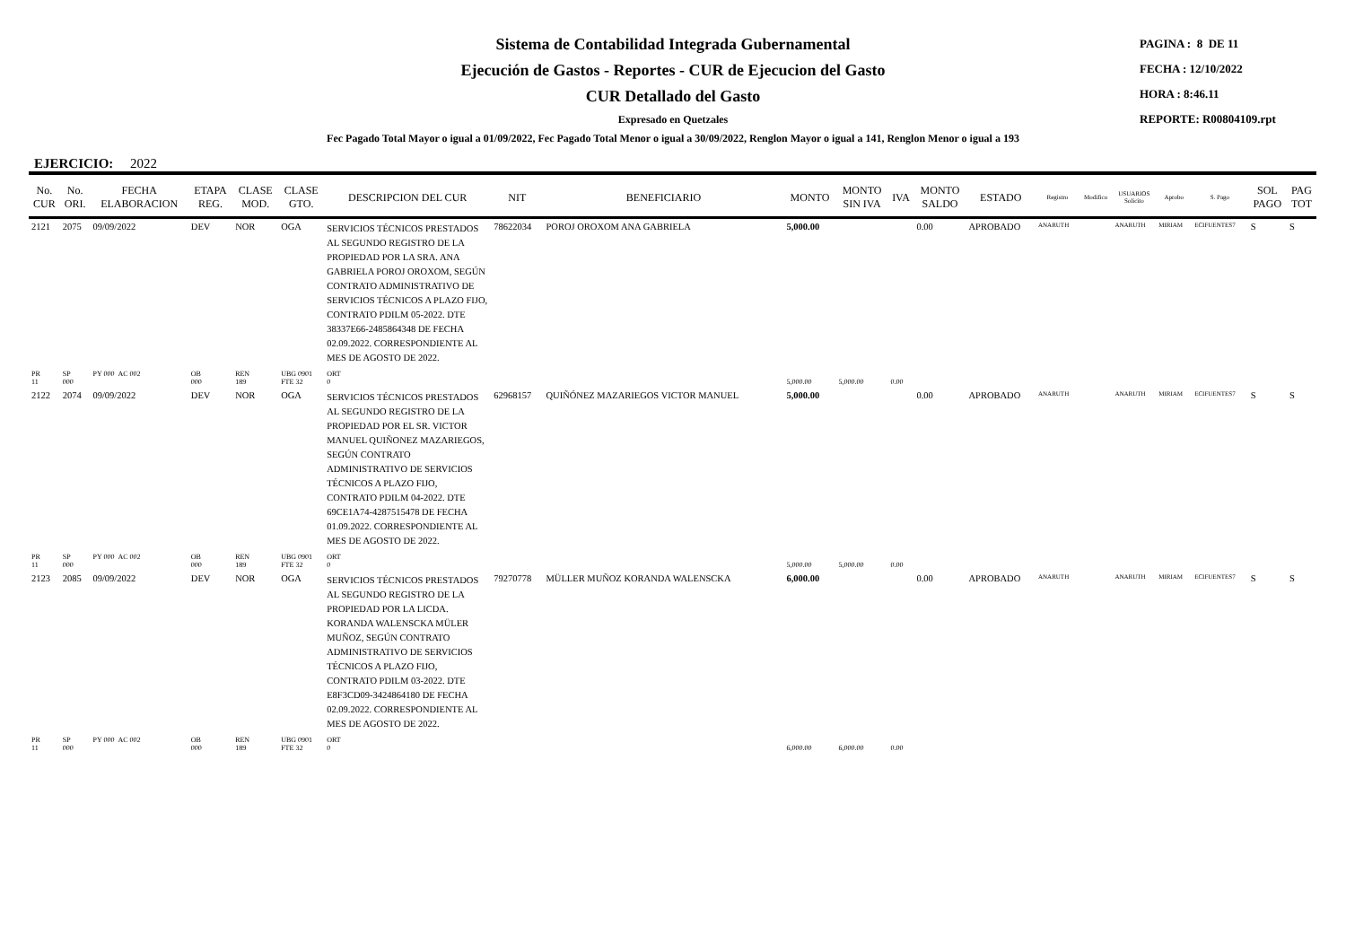Sistema de Contabilidad Integrada Gubernamental
Ejecución de Gastos - Reportes - CUR de Ejecucion del Gasto
CUR Detallado del Gasto
Expresado en Quetzales
PAGINA : 8 DE 11
FECHA : 12/10/2022
HORA : 8:46.11
REPORTE: R00804109.rpt
Fec Pagado Total Mayor o igual a 01/09/2022, Fec Pagado Total Menor o igual a 30/09/2022, Renglon Mayor o igual a 141, Renglon Menor o igual a 193
EJERCICIO: 2022
| No. CUR | No. ORI. | FECHA ELABORACION | ETAPA REG. | CLASE MOD. | CLASE GTO. | DESCRIPCION DEL CUR | NIT | BENEFICIARIO | MONTO | MONTO SIN IVA | IVA | MONTO SALDO | ESTADO | Registro | Modifico | USUARIOS Solicito | Aprobo | S. Pago | SOL PAGO | PAG TOT |
| --- | --- | --- | --- | --- | --- | --- | --- | --- | --- | --- | --- | --- | --- | --- | --- | --- | --- | --- | --- | --- |
| 2121 | 2075 | 09/09/2022 | DEV | NOR | OGA | SERVICIOS TÉCNICOS PRESTADOS AL SEGUNDO REGISTRO DE LA PROPIEDAD POR LA SRA. ANA GABRIELA POROJ OROXOM, SEGÚN CONTRATO ADMINISTRATIVO DE SERVICIOS TÉCNICOS A PLAZO FIJO, CONTRATO PDILM 05-2022. DTE 38337E66-2485864348 DE FECHA 02.09.2022. CORRESPONDIENTE AL MES DE AGOSTO DE 2022. | 78622034 | POROJ OROXOM ANA GABRIELA | 5,000.00 | | | 0.00 | APROBADO | ANARUTH | | ANARUTH | MIRIAM | ECIFUENTES7 | S | S |
| PR 11 | SP 000 | PY 000 AC 002 | OB 000 | REN 189 | UBG 0901 FTE 32 | ORT 0 | | | 5,000.00 | 5,000.00 | 0.00 | | | | | | | | | |
| 2122 | 2074 | 09/09/2022 | DEV | NOR | OGA | SERVICIOS TÉCNICOS PRESTADOS AL SEGUNDO REGISTRO DE LA PROPIEDAD POR EL SR. VICTOR MANUEL QUIÑONEZ MAZARIEGOS, SEGÚN CONTRATO ADMINISTRATIVO DE SERVICIOS TÉCNICOS A PLAZO FIJO, CONTRATO PDILM 04-2022. DTE 69CE1A74-4287515478 DE FECHA 01.09.2022. CORRESPONDIENTE AL MES DE AGOSTO DE 2022. | 62968157 | QUIÑÓNEZ MAZARIEGOS VICTOR MANUEL | 5,000.00 | | | 0.00 | APROBADO | ANARUTH | | ANARUTH | MIRIAM | ECIFUENTES7 | S | S |
| PR 11 | SP 000 | PY 000 AC 002 | OB 000 | REN 189 | UBG 0901 FTE 32 | ORT 0 | | | 5,000.00 | 5,000.00 | 0.00 | | | | | | | | | |
| 2123 | 2085 | 09/09/2022 | DEV | NOR | OGA | SERVICIOS TÉCNICOS PRESTADOS AL SEGUNDO REGISTRO DE LA PROPIEDAD POR LA LICDA. KORANDA WALENSCKA MÜLER MUÑOZ, SEGÚN CONTRATO ADMINISTRATIVO DE SERVICIOS TÉCNICOS A PLAZO FIJO, CONTRATO PDILM 03-2022. DTE E8F3CD09-3424864180 DE FECHA 02.09.2022. CORRESPONDIENTE AL MES DE AGOSTO DE 2022. | 79270778 | MÜLLER MUÑOZ KORANDA WALENSCKA | 6,000.00 | | | 0.00 | APROBADO | ANARUTH | | ANARUTH | MIRIAM | ECIFUENTES7 | S | S |
| PR 11 | SP 000 | PY 000 AC 002 | OB 000 | REN 189 | UBG 0901 FTE 32 | ORT 0 | | | 6,000.00 | 6,000.00 | 0.00 | | | | | | | | | |